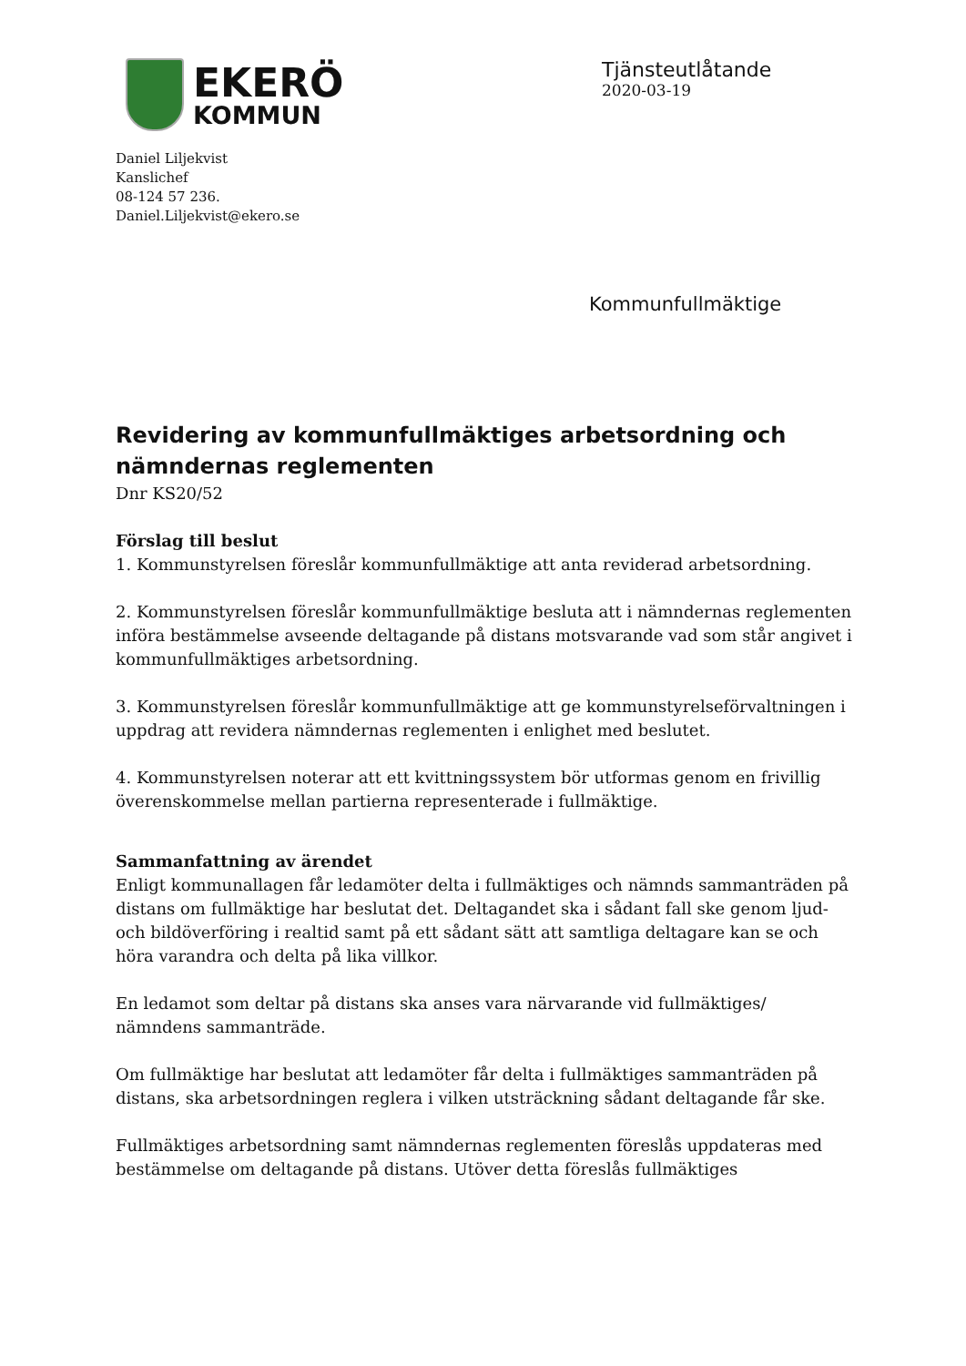EKERÖ
KOMMUN
Tjänsteutlåtande
2020-03-19
Daniel Liljekvist
Kanslichef
08-124 57 236.
Daniel.Liljekvist@ekero.se
Kommunfullmäktige
Revidering av kommunfullmäktiges arbetsordning och nämndernas reglementen
Dnr KS20/52
Förslag till beslut
1. Kommunstyrelsen föreslår kommunfullmäktige att anta reviderad arbetsordning.
2. Kommunstyrelsen föreslår kommunfullmäktige besluta att i nämndernas reglementen införa bestämmelse avseende deltagande på distans motsvarande vad som står angivet i kommunfullmäktiges arbetsordning.
3. Kommunstyrelsen föreslår kommunfullmäktige att ge kommunstyrelseförvaltningen i uppdrag att revidera nämndernas reglementen i enlighet med beslutet.
4. Kommunstyrelsen noterar att ett kvittningssystem bör utformas genom en frivillig överenskommelse mellan partierna representerade i fullmäktige.
Sammanfattning av ärendet
Enligt kommunallagen får ledamöter delta i fullmäktiges och nämnds sammanträden på distans om fullmäktige har beslutat det. Deltagandet ska i sådant fall ske genom ljud- och bildöverföring i realtid samt på ett sådant sätt att samtliga deltagare kan se och höra varandra och delta på lika villkor.
En ledamot som deltar på distans ska anses vara närvarande vid fullmäktiges/ nämndens sammanträde.
Om fullmäktige har beslutat att ledamöter får delta i fullmäktiges sammanträden på distans, ska arbetsordningen reglera i vilken utsträckning sådant deltagande får ske.
Fullmäktiges arbetsordning samt nämndernas reglementen föreslås uppdateras med bestämmelse om deltagande på distans. Utöver detta föreslås fullmäktiges